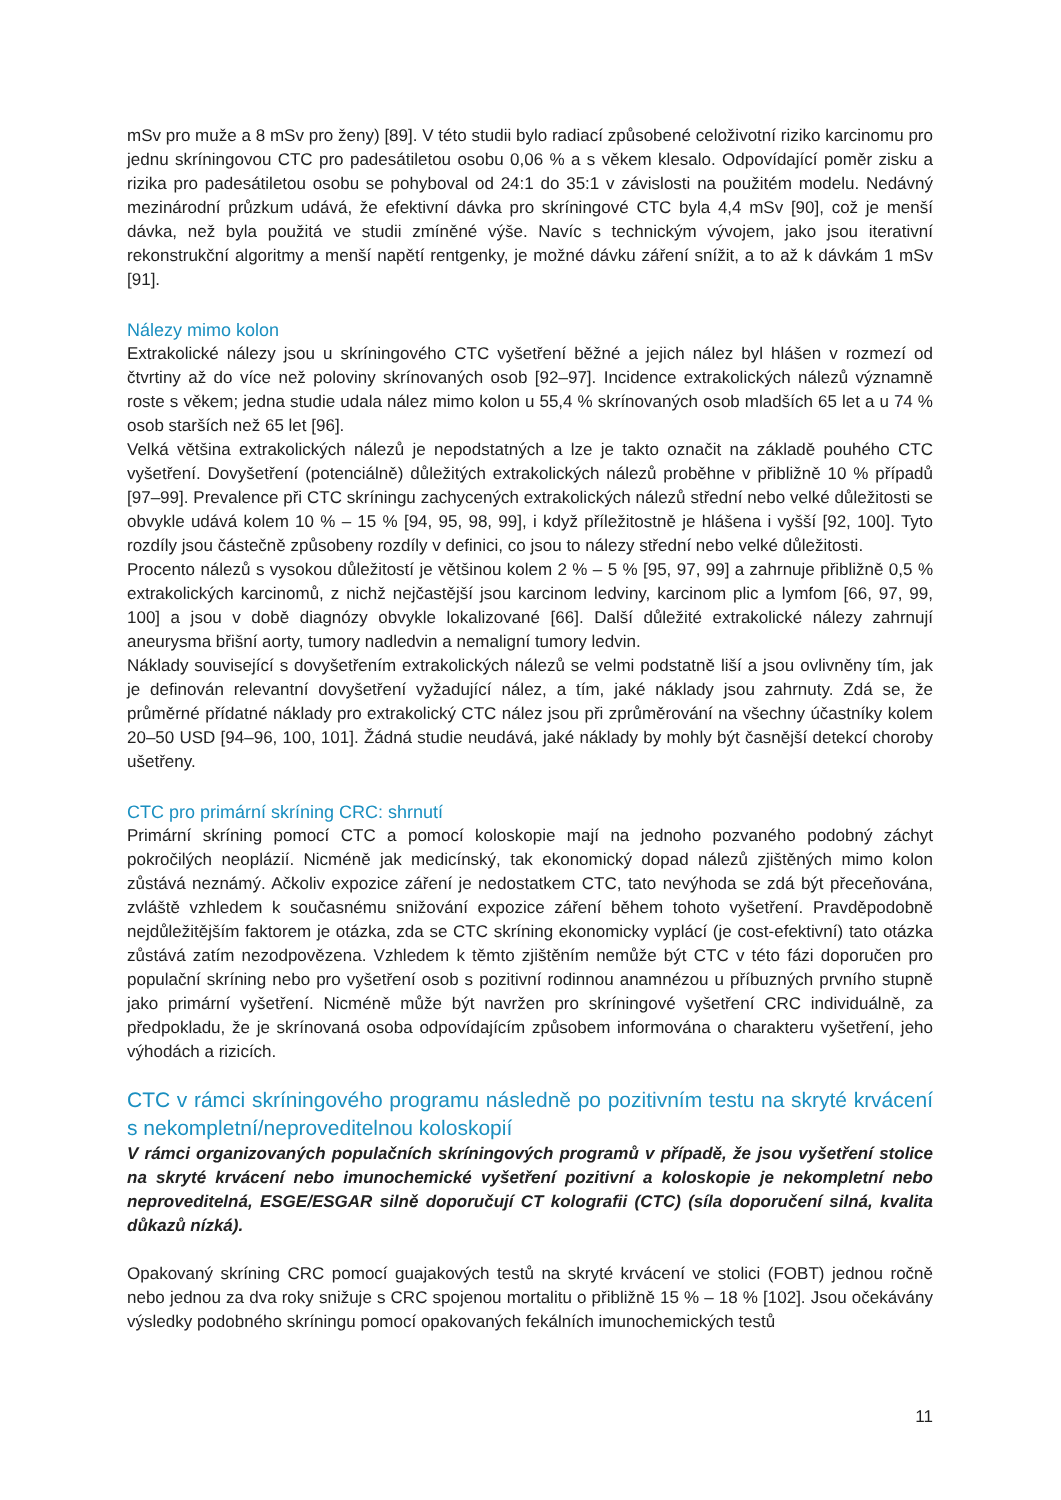mSv pro muže a 8 mSv pro ženy) [89]. V této studii bylo radiací způsobené celoživotní riziko karcinomu pro jednu skríningovou CTC pro padesátiletou osobu 0,06 % a s věkem klesalo. Odpovídající poměr zisku a rizika pro padesátiletou osobu se pohyboval od 24:1 do 35:1 v závislosti na použitém modelu. Nedávný mezinárodní průzkum udává, že efektivní dávka pro skríningové CTC byla 4,4 mSv [90], což je menší dávka, než byla použitá ve studii zmíněné výše. Navíc s technickým vývojem, jako jsou iterativní rekonstrukční algoritmy a menší napětí rentgenky, je možné dávku záření snížit, a to až k dávkám 1 mSv [91].
Nálezy mimo kolon
Extrakolické nálezy jsou u skríningového CTC vyšetření běžné a jejich nález byl hlášen v rozmezí od čtvrtiny až do více než poloviny skrínovaných osob [92–97]. Incidence extrakolických nálezů významně roste s věkem; jedna studie udala nález mimo kolon u 55,4 % skrínovaných osob mladších 65 let a u 74 % osob starších než 65 let [96].
Velká většina extrakolických nálezů je nepodstatných a lze je takto označit na základě pouhého CTC vyšetření. Dovyšetření (potenciálně) důležitých extrakolických nálezů proběhne v přibližně 10 % případů [97–99]. Prevalence při CTC skríningu zachycených extrakolických nálezů střední nebo velké důležitosti se obvykle udává kolem 10 % – 15 % [94, 95, 98, 99], i když příležitostně je hlášena i vyšší [92, 100]. Tyto rozdíly jsou částečně způsobeny rozdíly v definici, co jsou to nálezy střední nebo velké důležitosti.
Procento nálezů s vysokou důležitostí je většinou kolem 2 % – 5 % [95, 97, 99] a zahrnuje přibližně 0,5 % extrakolických karcinomů, z nichž nejčastější jsou karcinom ledviny, karcinom plic a lymfom [66, 97, 99, 100] a jsou v době diagnózy obvykle lokalizované [66]. Další důležité extrakolické nálezy zahrnují aneurysma břišní aorty, tumory nadledvin a nemaligní tumory ledvin.
Náklady související s dovyšetřením extrakolických nálezů se velmi podstatně liší a jsou ovlivněny tím, jak je definován relevantní dovyšetření vyžadující nález, a tím, jaké náklady jsou zahrnuty. Zdá se, že průměrné přídatné náklady pro extrakolický CTC nález jsou při zprůměrování na všechny účastníky kolem 20–50 USD [94–96, 100, 101]. Žádná studie neudává, jaké náklady by mohly být časnější detekcí choroby ušetřeny.
CTC pro primární skríning CRC: shrnutí
Primární skríning pomocí CTC a pomocí koloskopie mají na jednoho pozvaného podobný záchyt pokročilých neoplázií. Nicméně jak medicínský, tak ekonomický dopad nálezů zjištěných mimo kolon zůstává neznámý. Ačkoliv expozice záření je nedostatkem CTC, tato nevýhoda se zdá být přeceňována, zvláště vzhledem k současnému snižování expozice záření během tohoto vyšetření. Pravděpodobně nejdůležitějším faktorem je otázka, zda se CTC skríning ekonomicky vyplácí (je cost-efektivní) tato otázka zůstává zatím nezodpovězena. Vzhledem k těmto zjištěním nemůže být CTC v této fázi doporučen pro populační skríning nebo pro vyšetření osob s pozitivní rodinnou anamnézou u příbuzných prvního stupně jako primární vyšetření. Nicméně může být navržen pro skríningové vyšetření CRC individuálně, za předpokladu, že je skrínovaná osoba odpovídajícím způsobem informována o charakteru vyšetření, jeho výhodách a rizicích.
CTC v rámci skríningového programu následně po pozitivním testu na skryté krvácení s nekompletní/neproveditelnou koloskopií
V rámci organizovaných populačních skríningových programů v případě, že jsou vyšetření stolice na skryté krvácení nebo imunochemické vyšetření pozitivní a koloskopie je nekompletní nebo neproveditelná, ESGE/ESGAR silně doporučují CT kolografii (CTC) (síla doporučení silná, kvalita důkazů nízká).
Opakovaný skríning CRC pomocí guajakových testů na skryté krvácení ve stolici (FOBT) jednou ročně nebo jednou za dva roky snižuje s CRC spojenou mortalitu o přibližně 15 % – 18 % [102]. Jsou očekávány výsledky podobného skríningu pomocí opakovaných fekálních imunochemických testů
11